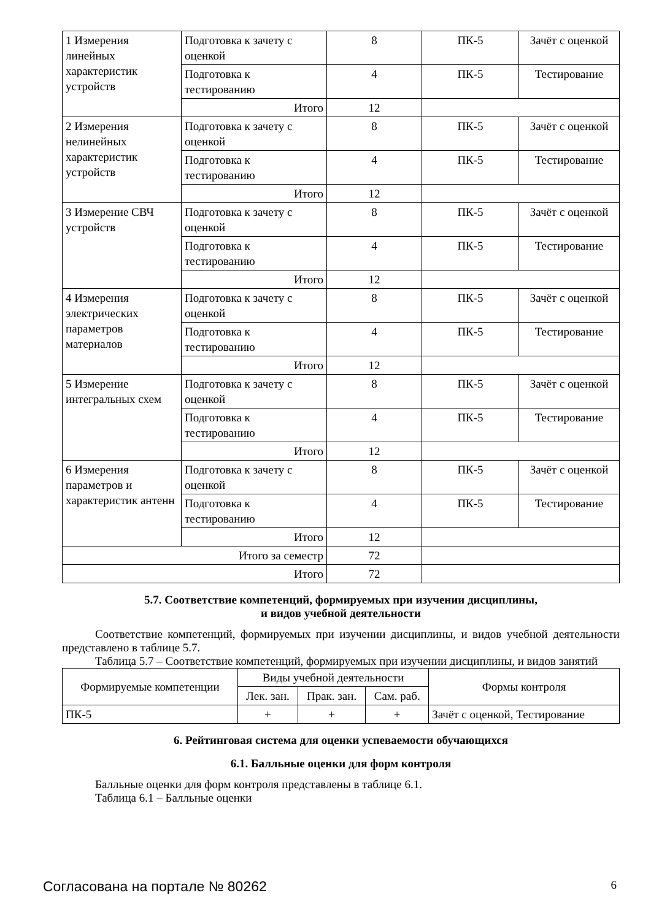| 1 Измерения линейных характеристик устройств | Подготовка к зачету с оценкой | 8 | ПК-5 | Зачёт с оценкой |
| | Подготовка к тестированию | 4 | ПК-5 | Тестирование |
| | Итого | 12 | | |
| 2 Измерения нелинейных характеристик устройств | Подготовка к зачету с оценкой | 8 | ПК-5 | Зачёт с оценкой |
| | Подготовка к тестированию | 4 | ПК-5 | Тестирование |
| | Итого | 12 | | |
| 3 Измерение СВЧ устройств | Подготовка к зачету с оценкой | 8 | ПК-5 | Зачёт с оценкой |
| | Подготовка к тестированию | 4 | ПК-5 | Тестирование |
| | Итого | 12 | | |
| 4 Измерения электрических параметров материалов | Подготовка к зачету с оценкой | 8 | ПК-5 | Зачёт с оценкой |
| | Подготовка к тестированию | 4 | ПК-5 | Тестирование |
| | Итого | 12 | | |
| 5 Измерение интегральных схем | Подготовка к зачету с оценкой | 8 | ПК-5 | Зачёт с оценкой |
| | Подготовка к тестированию | 4 | ПК-5 | Тестирование |
| | Итого | 12 | | |
| 6 Измерения параметров и характеристик антенн | Подготовка к зачету с оценкой | 8 | ПК-5 | Зачёт с оценкой |
| | Подготовка к тестированию | 4 | ПК-5 | Тестирование |
| | Итого | 12 | | |
| Итого за семестр | | 72 | | |
| Итого | | 72 | | |
5.7. Соответствие компетенций, формируемых при изучении дисциплины,
и видов учебной деятельности
Соответствие компетенций, формируемых при изучении дисциплины, и видов учебной деятельности представлено в таблице 5.7.
Таблица 5.7 – Соответствие компетенций, формируемых при изучении дисциплины, и видов занятий
| Формируемые компетенции | Виды учебной деятельности | | | Формы контроля |
| --- | --- | --- | --- | --- |
| | Лек. зан. | Прак. зан. | Сам. раб. | |
| ПК-5 | + | + | + | Зачёт с оценкой, Тестирование |
6. Рейтинговая система для оценки успеваемости обучающихся
6.1. Балльные оценки для форм контроля
Балльные оценки для форм контроля представлены в таблице 6.1.
Таблица 6.1 – Балльные оценки
Согласована на портале № 80262 6